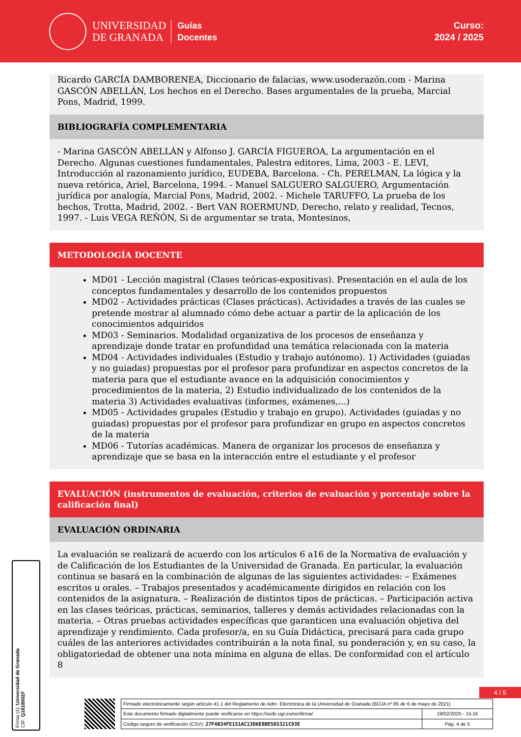UNIVERSIDAD
DE GRANADA
Guías
Docentes
Curso:
2024 / 2025
Ricardo GARCÍA DAMBORENEA, Diccionario de falacias, www.usoderazón.com - Marina GASCÓN ABELLÁN, Los hechos en el Derecho. Bases argumentales de la prueba, Marcial Pons, Madrid, 1999.
BIBLIOGRAFÍA COMPLEMENTARIA
- Marina GASCÓN ABELLÁN y Alfonso J. GARCÍA FIGUEROA, La argumentación en el Derecho. Algunas cuestiones fundamentales, Palestra editores, Lima, 2003 - E. LEVI, Introducción al razonamiento jurídico, EUDEBA, Barcelona. - Ch. PERELMAN, La lógica y la nueva retórica, Ariel, Barcelona, 1994. - Manuel SALGUERO SALGUERO, Argumentación jurídica por analogía, Marcial Pons, Madrid, 2002. - Michele TARUFFO, La prueba de los hechos, Trotta, Madrid, 2002. - Bert VAN ROERMUND, Derecho, relato y realidad, Tecnos, 1997. - Luis VEGA REÑÓN, Si de argumentar se trata, Montesinos,
METODOLOGÍA DOCENTE
MD01 - Lección magistral (Clases teóricas-expositivas). Presentación en el aula de los conceptos fundamentales y desarrollo de los contenidos propuestos
MD02 - Actividades prácticas (Clases prácticas). Actividades a través de las cuales se pretende mostrar al alumnado cómo debe actuar a partir de la aplicación de los conocimientos adquiridos
MD03 - Seminarios. Modalidad organizativa de los procesos de enseñanza y aprendizaje donde tratar en profundidad una temática relacionada con la materia
MD04 - Actividades individuales (Estudio y trabajo autónomo). 1) Actividades (guiadas y no guiadas) propuestas por el profesor para profundizar en aspectos concretos de la materia para que el estudiante avance en la adquisición conocimientos y procedimientos de la materia, 2) Estudio individualizado de los contenidos de la materia 3) Actividades evaluativas (informes, exámenes,...)
MD05 - Actividades grupales (Estudio y trabajo en grupo). Actividades (guiadas y no guiadas) propuestas por el profesor para profundizar en grupo en aspectos concretos de la materia
MD06 - Tutorías académicas. Manera de organizar los procesos de enseñanza y aprendizaje que se basa en la interacción entre el estudiante y el profesor
EVALUACIÓN (instrumentos de evaluación, criterios de evaluación y porcentaje sobre la calificación final)
EVALUACIÓN ORDINARIA
La evaluación se realizará de acuerdo con los artículos 6 a16 de la Normativa de evaluación y de Calificación de los Estudiantes de la Universidad de Granada. En particular, la evaluación continua se basará en la combinación de algunas de las siguientes actividades: – Exámenes escritos u orales. – Trabajos presentados y académicamente dirigidos en relación con los contenidos de la asignatura. – Realización de distintos tipos de prácticas. – Participación activa en las clases teóricas, prácticas, seminarios, talleres y demás actividades relacionadas con la materia. – Otras pruebas actividades específicas que garanticen una evaluación objetiva del aprendizaje y rendimiento. Cada profesor/a, en su Guía Didáctica, precisará para cada grupo cuáles de las anteriores actividades contribuirán a la nota final, su ponderación y, en su caso, la obligatoriedad de obtener una nota mínima en alguna de ellas. De conformidad con el artículo 8
Firma (1): Universidad de Granada
CIF: Q1818002F
4 / 5
| Firmado electrónicamente según artículo 41.1 del Reglamento de Adm. Electrónica de la Universidad de Granada (BOJA nº 85 de 6 de mayo de 2021) | |
| Este documento firmado digitalmente puede verificarse en https://sede.ugr.es/verifirma/ | 19/02/2025 - 15:16 |
| Código seguro de verificación (CSV): 27F4B34FE151AC13D6E8BE565321C93E | Pág. 4 de 5 |